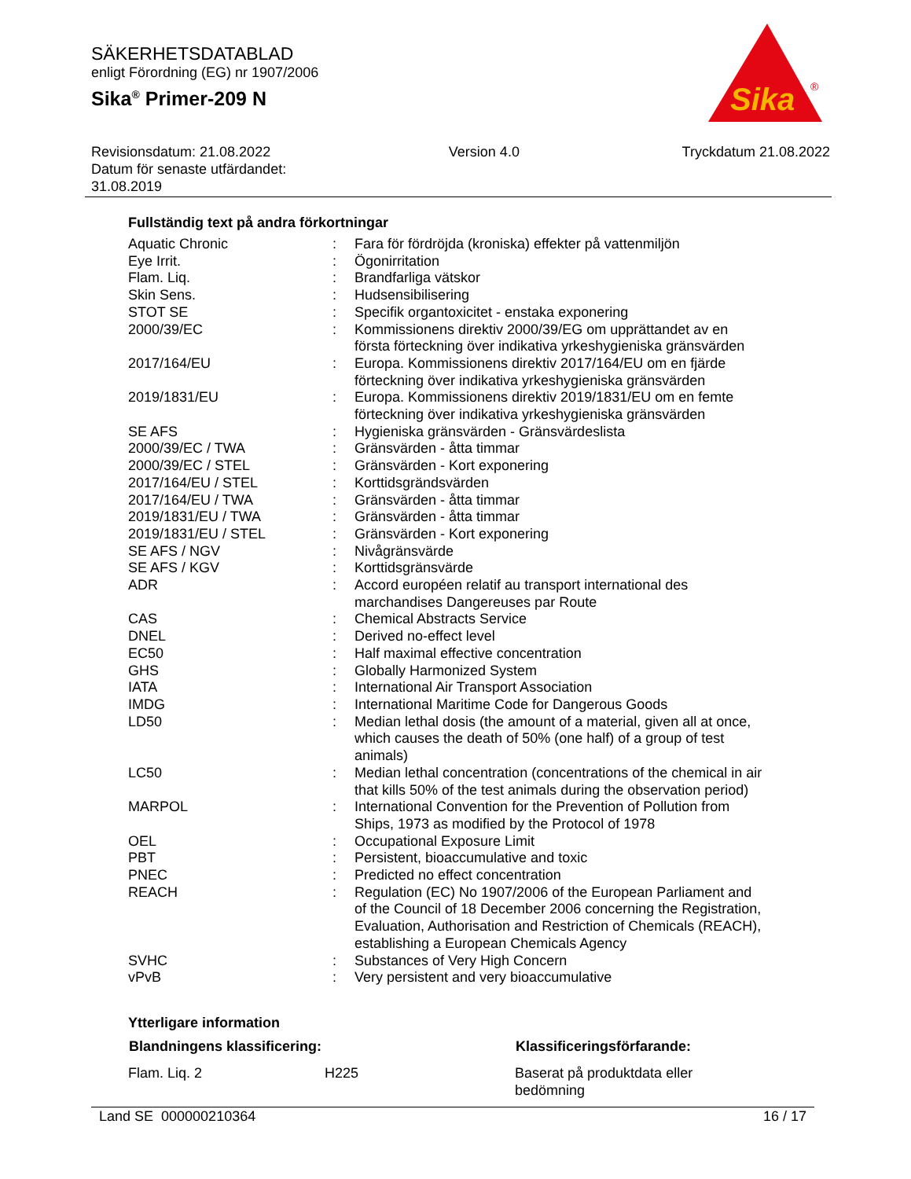SÄKERHETSDATABLAD
enligt Förordning (EG) nr 1907/2006
Sika<sup>®</sup> Primer-209 N
Sika
®
Revisionsdatum: 21.08.2022
Datum för senaste utfärdandet:
31.08.2019
Version 4.0 Tryckdatum 21.08.2022
Fullständig text på andra förkortningar
| Aquatic Chronic | : | Fara för fördröjda (kroniska) effekter på vattenmiljön |
| Eye Irrit. | : | Ögonirritation |
| Flam. Liq. | : | Brandfarliga vätskor |
| Skin Sens. | : | Hudsensibilisering |
| STOT SE | : | Specifik organtoxicitet - enstaka exponering |
| 2000/39/EC | : | Kommissionens direktiv 2000/39/EG om upprättandet av en första förteckning över indikativa yrkeshygieniska gränsvärden |
| 2017/164/EU | : | Europa. Kommissionens direktiv 2017/164/EU om en fjärde förteckning över indikativa yrkeshygieniska gränsvärden |
| 2019/1831/EU | : | Europa. Kommissionens direktiv 2019/1831/EU om en femte förteckning över indikativa yrkeshygieniska gränsvärden |
| SE AFS | : | Hygieniska gränsvärden - Gränsvärdeslista |
| 2000/39/EC / TWA | : | Gränsvärden - åtta timmar |
| 2000/39/EC / STEL | : | Gränsvärden - Kort exponering |
| 2017/164/EU / STEL | : | Korttidsgrändsvärden |
| 2017/164/EU / TWA | : | Gränsvärden - åtta timmar |
| 2019/1831/EU / TWA | : | Gränsvärden - åtta timmar |
| 2019/1831/EU / STEL | : | Gränsvärden - Kort exponering |
| SE AFS / NGV | : | Nivågränsvärde |
| SE AFS / KGV | : | Korttidsgränsvärde |
| ADR | : | Accord européen relatif au transport international des marchandises Dangereuses par Route |
| CAS | : | Chemical Abstracts Service |
| DNEL | : | Derived no-effect level |
| EC50 | : | Half maximal effective concentration |
| GHS | : | Globally Harmonized System |
| IATA | : | International Air Transport Association |
| IMDG | : | International Maritime Code for Dangerous Goods |
| LD50 | : | Median lethal dosis (the amount of a material, given all at once, which causes the death of 50% (one half) of a group of test animals) |
| LC50 | : | Median lethal concentration (concentrations of the chemical in air that kills 50% of the test animals during the observation period) |
| MARPOL | : | International Convention for the Prevention of Pollution from Ships, 1973 as modified by the Protocol of 1978 |
| OEL | : | Occupational Exposure Limit |
| PBT | : | Persistent, bioaccumulative and toxic |
| PNEC | : | Predicted no effect concentration |
| REACH | : | Regulation (EC) No 1907/2006 of the European Parliament and of the Council of 18 December 2006 concerning the Registration, Evaluation, Authorisation and Restriction of Chemicals (REACH), establishing a European Chemicals Agency |
| SVHC | : | Substances of Very High Concern |
| vPvB | : | Very persistent and very bioaccumulative |
Ytterligare information
| Blandningens klassificering: | | Klassificeringsförfarande: |
| --- | --- | --- |
| Flam. Liq. 2 | H225 | Baserat på produktdata eller bedömning |
Land SE 000000210364 16 / 17